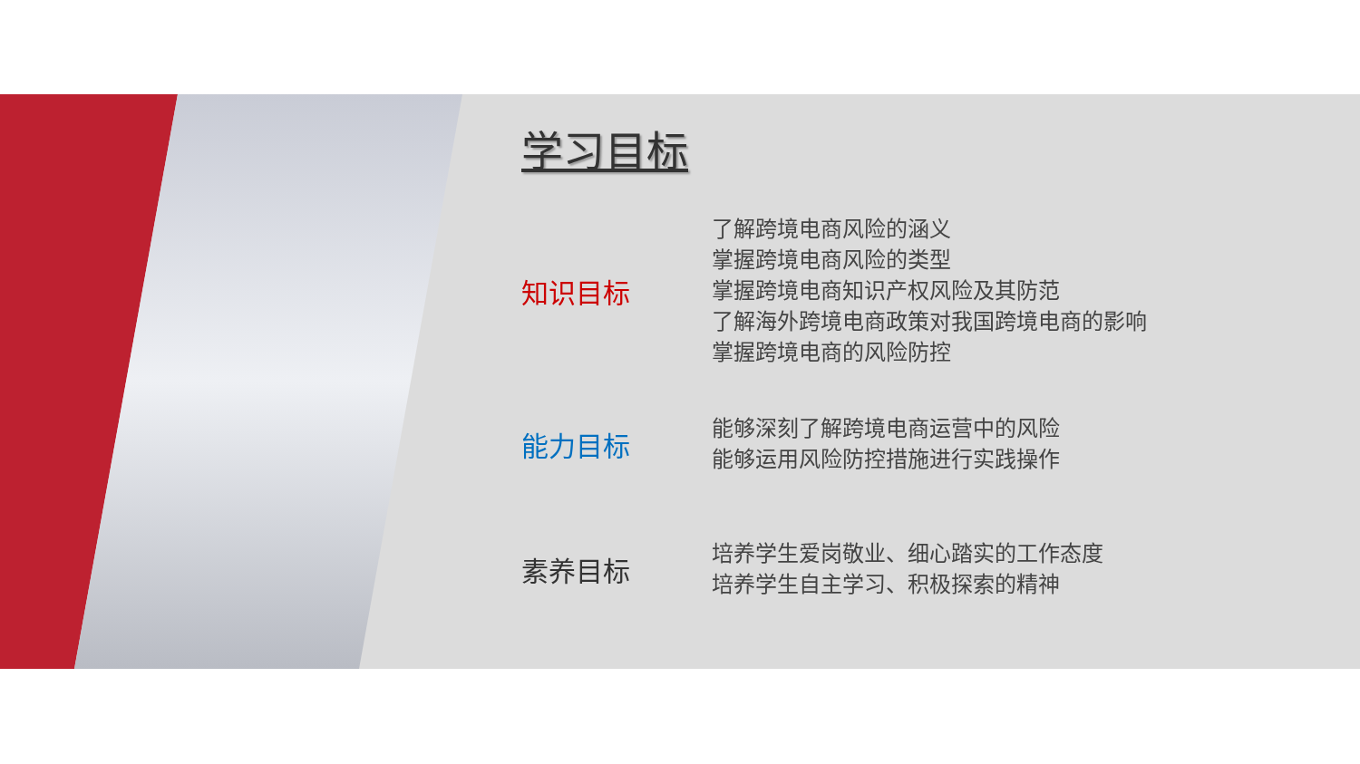学习目标
知识目标
了解跨境电商风险的涵义
掌握跨境电商风险的类型
掌握跨境电商知识产权风险及其防范
了解海外跨境电商政策对我国跨境电商的影响
掌握跨境电商的风险防控
能力目标
能够深刻了解跨境电商运营中的风险
能够运用风险防控措施进行实践操作
素养目标
培养学生爱岗敬业、细心踏实的工作态度
培养学生自主学习、积极探索的精神